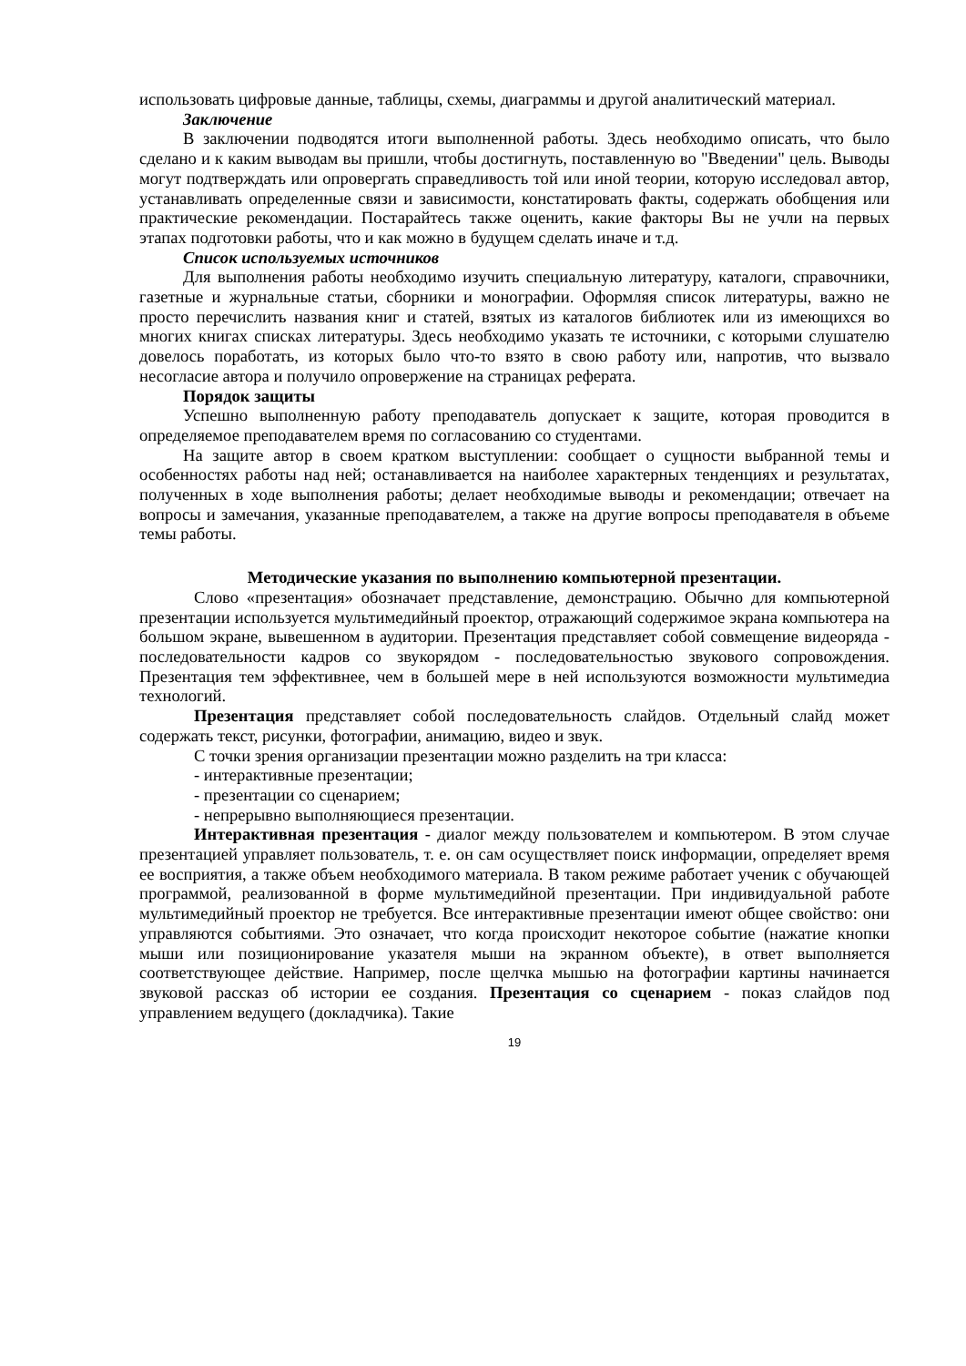использовать цифровые данные, таблицы, схемы, диаграммы и другой аналитический материал.
Заключение
В заключении подводятся итоги выполненной работы. Здесь необходимо описать, что было сделано и к каким выводам вы пришли, чтобы достигнуть, поставленную во "Введении" цель. Выводы могут подтверждать или опровергать справедливость той или иной теории, которую исследовал автор, устанавливать определенные связи и зависимости, констатировать факты, содержать обобщения или практические рекомендации. Постарайтесь также оценить, какие факторы Вы не учли на первых этапах подготовки работы, что и как можно в будущем сделать иначе и т.д.
Список используемых источников
Для выполнения работы необходимо изучить специальную литературу, каталоги, справочники, газетные и журнальные статьи, сборники и монографии. Оформляя список литературы, важно не просто перечислить названия книг и статей, взятых из каталогов библиотек или из имеющихся во многих книгах списках литературы. Здесь необходимо указать те источники, с которыми слушателю довелось поработать, из которых было что-то взято в свою работу или, напротив, что вызвало несогласие автора и получило опровержение на страницах реферата.
Порядок защиты
Успешно выполненную работу преподаватель допускает к защите, которая проводится в определяемое преподавателем время по согласованию со студентами.
На защите автор в своем кратком выступлении: сообщает о сущности выбранной темы и особенностях работы над ней; останавливается на наиболее характерных тенденциях и результатах, полученных в ходе выполнения работы; делает необходимые выводы и рекомендации; отвечает на вопросы и замечания, указанные преподавателем, а также на другие вопросы преподавателя в объеме темы работы.
Методические указания по выполнению компьютерной презентации.
Слово «презентация» обозначает представление, демонстрацию. Обычно для компьютерной презентации используется мультимедийный проектор, отражающий содержимое экрана компьютера на большом экране, вывешенном в аудитории. Презентация представляет собой совмещение видеоряда - последовательности кадров со звукорядом - последовательностью звукового сопровождения. Презентация тем эффективнее, чем в большей мере в ней используются возможности мультимедиа технологий.
Презентация представляет собой последовательность слайдов. Отдельный слайд может содержать текст, рисунки, фотографии, анимацию, видео и звук.
С точки зрения организации презентации можно разделить на три класса:
- интерактивные презентации;
- презентации со сценарием;
- непрерывно выполняющиеся презентации.
Интерактивная презентация - диалог между пользователем и компьютером. В этом случае презентацией управляет пользователь, т. е. он сам осуществляет поиск информации, определяет время ее восприятия, а также объем необходимого материала. В таком режиме работает ученик с обучающей программой, реализованной в форме мультимедийной презентации. При индивидуальной работе мультимедийный проектор не требуется. Все интерактивные презентации имеют общее свойство: они управляются событиями. Это означает, что когда происходит некоторое событие (нажатие кнопки мыши или позиционирование указателя мыши на экранном объекте), в ответ выполняется соответствующее действие. Например, после щелчка мышью на фотографии картины начинается звуковой рассказ об истории ее создания. Презентация со сценарием - показ слайдов под управлением ведущего (докладчика). Такие
19